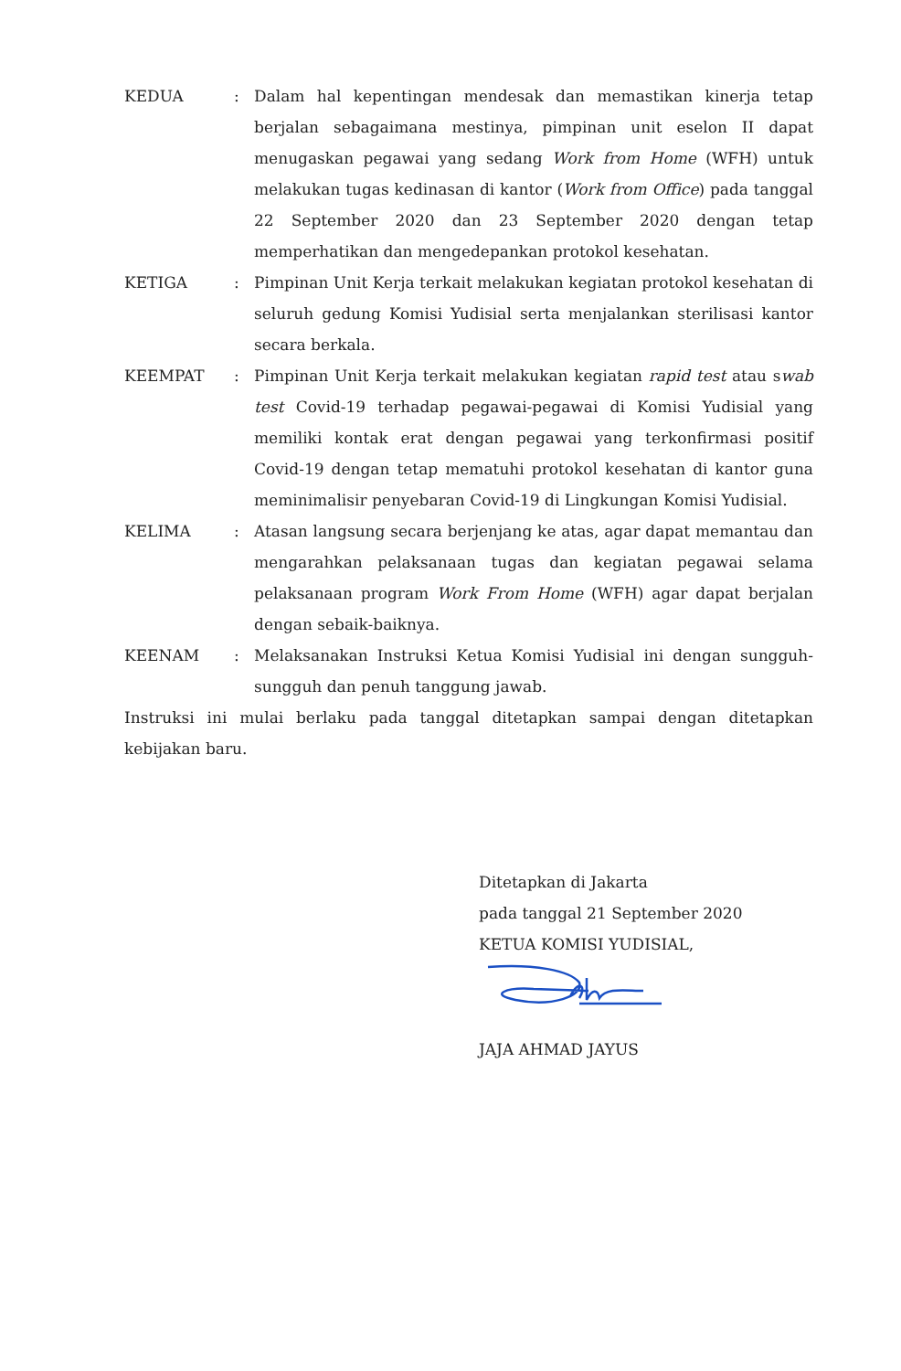| KEDUA | : | Dalam hal kepentingan mendesak dan memastikan kinerja tetap berjalan sebagaimana mestinya, pimpinan unit eselon II dapat menugaskan pegawai yang sedang Work from Home (WFH) untuk melakukan tugas kedinasan di kantor ( Work from Office ) pada tanggal 22 September 2020 dan 23 September 2020 dengan tetap memperhatikan dan mengedepankan protokol kesehatan. |
| KETIGA | : | Pimpinan Unit Kerja terkait melakukan kegiatan protokol kesehatan di seluruh gedung Komisi Yudisial serta menjalankan sterilisasi kantor secara berkala. |
| KEEMPAT | : | Pimpinan Unit Kerja terkait melakukan kegiatan rapid test atau s wab test Covid-19 terhadap pegawai-pegawai di Komisi Yudisial yang memiliki kontak erat dengan pegawai yang terkonfirmasi positif Covid-19 dengan tetap mematuhi protokol kesehatan di kantor guna meminimalisir penyebaran Covid-19 di Lingkungan Komisi Yudisial. |
| KELIMA | : | Atasan langsung secara berjenjang ke atas, agar dapat memantau dan mengarahkan pelaksanaan tugas dan kegiatan pegawai selama pelaksanaan program Work From Home (WFH) agar dapat berjalan dengan sebaik-baiknya. |
| KEENAM | : | Melaksanakan Instruksi Ketua Komisi Yudisial ini dengan sungguh-sungguh dan penuh tanggung jawab. |
Instruksi ini mulai berlaku pada tanggal ditetapkan sampai dengan ditetapkan kebijakan baru.
Ditetapkan di Jakarta
pada tanggal 21 September 2020
KETUA KOMISI YUDISIAL,
JAJA AHMAD JAYUS